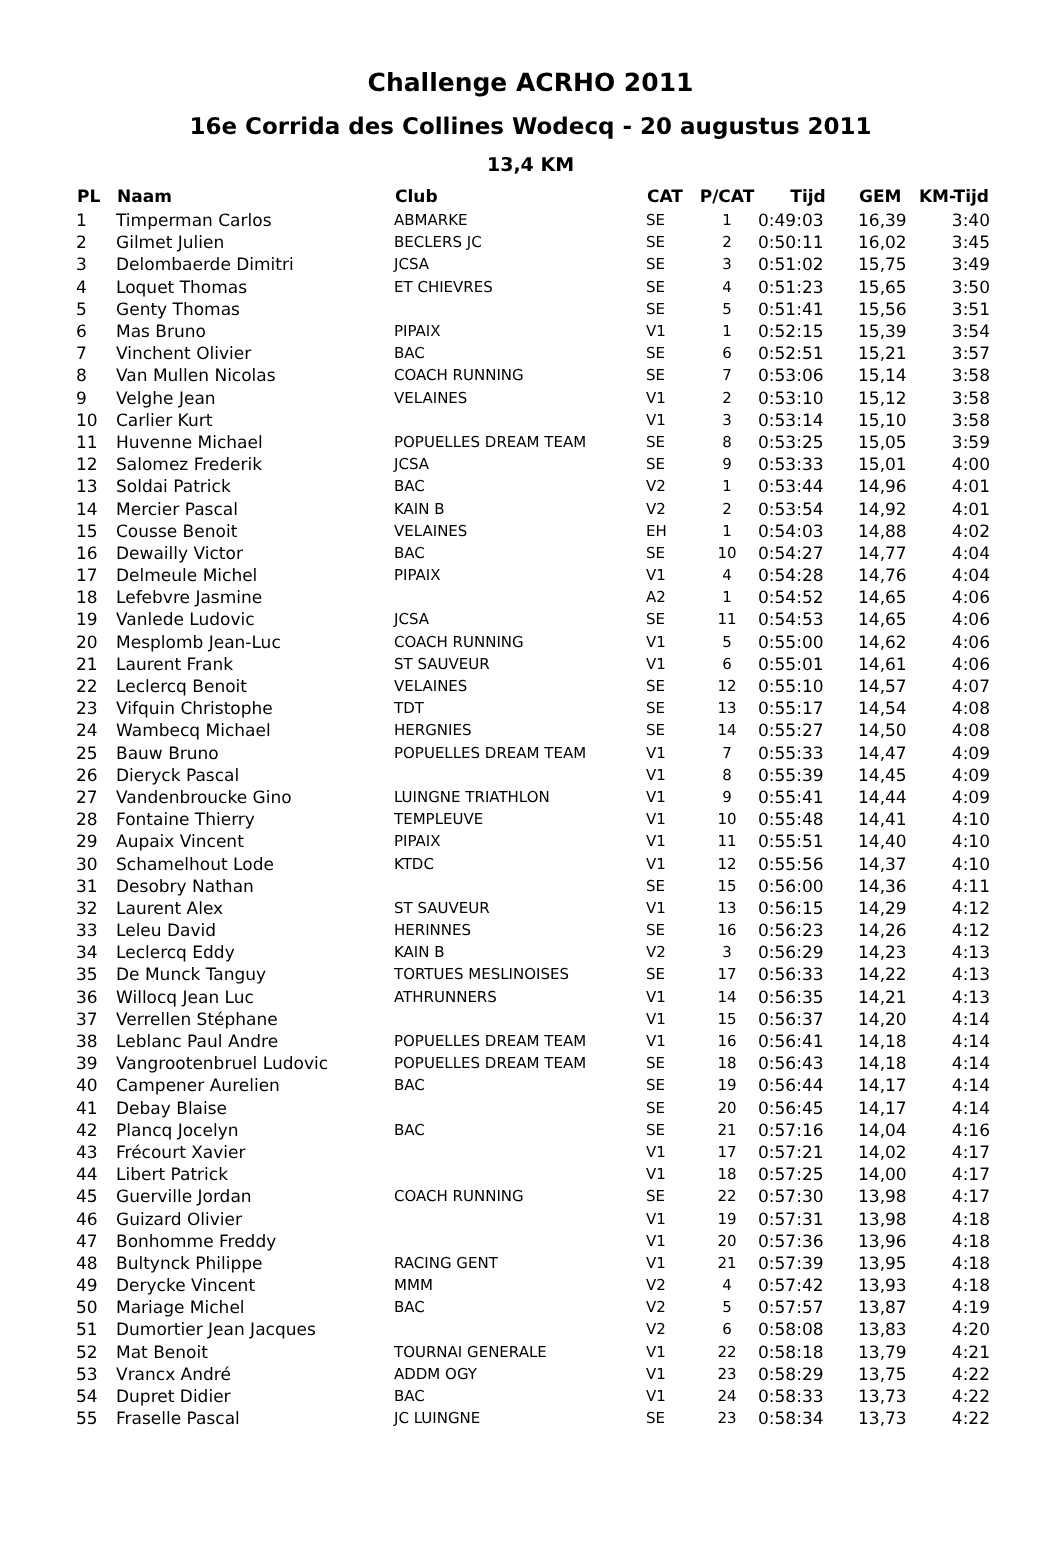Challenge ACRHO 2011
16e Corrida des Collines Wodecq - 20 augustus 2011
13,4 KM
| PL | Naam | Club | CAT | P/CAT | Tijd | GEM | KM-Tijd |
| --- | --- | --- | --- | --- | --- | --- | --- |
| 1 | Timperman Carlos | ABMARKE | SE | 1 | 0:49:03 | 16,39 | 3:40 |
| 2 | Gilmet Julien | BECLERS JC | SE | 2 | 0:50:11 | 16,02 | 3:45 |
| 3 | Delombaerde Dimitri | JCSA | SE | 3 | 0:51:02 | 15,75 | 3:49 |
| 4 | Loquet Thomas | ET CHIEVRES | SE | 4 | 0:51:23 | 15,65 | 3:50 |
| 5 | Genty Thomas | | SE | 5 | 0:51:41 | 15,56 | 3:51 |
| 6 | Mas Bruno | PIPAIX | V1 | 1 | 0:52:15 | 15,39 | 3:54 |
| 7 | Vinchent Olivier | BAC | SE | 6 | 0:52:51 | 15,21 | 3:57 |
| 8 | Van Mullen Nicolas | COACH RUNNING | SE | 7 | 0:53:06 | 15,14 | 3:58 |
| 9 | Velghe Jean | VELAINES | V1 | 2 | 0:53:10 | 15,12 | 3:58 |
| 10 | Carlier Kurt | | V1 | 3 | 0:53:14 | 15,10 | 3:58 |
| 11 | Huvenne Michael | POPUELLES DREAM TEAM | SE | 8 | 0:53:25 | 15,05 | 3:59 |
| 12 | Salomez Frederik | JCSA | SE | 9 | 0:53:33 | 15,01 | 4:00 |
| 13 | Soldai Patrick | BAC | V2 | 1 | 0:53:44 | 14,96 | 4:01 |
| 14 | Mercier Pascal | KAIN B | V2 | 2 | 0:53:54 | 14,92 | 4:01 |
| 15 | Cousse Benoit | VELAINES | EH | 1 | 0:54:03 | 14,88 | 4:02 |
| 16 | Dewailly Victor | BAC | SE | 10 | 0:54:27 | 14,77 | 4:04 |
| 17 | Delmeule Michel | PIPAIX | V1 | 4 | 0:54:28 | 14,76 | 4:04 |
| 18 | Lefebvre Jasmine | | A2 | 1 | 0:54:52 | 14,65 | 4:06 |
| 19 | Vanlede Ludovic | JCSA | SE | 11 | 0:54:53 | 14,65 | 4:06 |
| 20 | Mesplomb Jean-Luc | COACH RUNNING | V1 | 5 | 0:55:00 | 14,62 | 4:06 |
| 21 | Laurent Frank | ST SAUVEUR | V1 | 6 | 0:55:01 | 14,61 | 4:06 |
| 22 | Leclercq Benoit | VELAINES | SE | 12 | 0:55:10 | 14,57 | 4:07 |
| 23 | Vifquin Christophe | TDT | SE | 13 | 0:55:17 | 14,54 | 4:08 |
| 24 | Wambecq Michael | HERGNIES | SE | 14 | 0:55:27 | 14,50 | 4:08 |
| 25 | Bauw Bruno | POPUELLES DREAM TEAM | V1 | 7 | 0:55:33 | 14,47 | 4:09 |
| 26 | Dieryck Pascal | | V1 | 8 | 0:55:39 | 14,45 | 4:09 |
| 27 | Vandenbroucke Gino | LUINGNE TRIATHLON | V1 | 9 | 0:55:41 | 14,44 | 4:09 |
| 28 | Fontaine Thierry | TEMPLEUVE | V1 | 10 | 0:55:48 | 14,41 | 4:10 |
| 29 | Aupaix Vincent | PIPAIX | V1 | 11 | 0:55:51 | 14,40 | 4:10 |
| 30 | Schamelhout Lode | KTDC | V1 | 12 | 0:55:56 | 14,37 | 4:10 |
| 31 | Desobry Nathan | | SE | 15 | 0:56:00 | 14,36 | 4:11 |
| 32 | Laurent Alex | ST SAUVEUR | V1 | 13 | 0:56:15 | 14,29 | 4:12 |
| 33 | Leleu David | HERINNES | SE | 16 | 0:56:23 | 14,26 | 4:12 |
| 34 | Leclercq Eddy | KAIN B | V2 | 3 | 0:56:29 | 14,23 | 4:13 |
| 35 | De Munck Tanguy | TORTUES MESLINOISES | SE | 17 | 0:56:33 | 14,22 | 4:13 |
| 36 | Willocq Jean Luc | ATHRUNNERS | V1 | 14 | 0:56:35 | 14,21 | 4:13 |
| 37 | Verrellen Stéphane | | V1 | 15 | 0:56:37 | 14,20 | 4:14 |
| 38 | Leblanc Paul Andre | POPUELLES DREAM TEAM | V1 | 16 | 0:56:41 | 14,18 | 4:14 |
| 39 | Vangrootenbruel Ludovic | POPUELLES DREAM TEAM | SE | 18 | 0:56:43 | 14,18 | 4:14 |
| 40 | Campener Aurelien | BAC | SE | 19 | 0:56:44 | 14,17 | 4:14 |
| 41 | Debay Blaise | | SE | 20 | 0:56:45 | 14,17 | 4:14 |
| 42 | Plancq Jocelyn | BAC | SE | 21 | 0:57:16 | 14,04 | 4:16 |
| 43 | Frécourt Xavier | | V1 | 17 | 0:57:21 | 14,02 | 4:17 |
| 44 | Libert Patrick | | V1 | 18 | 0:57:25 | 14,00 | 4:17 |
| 45 | Guerville Jordan | COACH RUNNING | SE | 22 | 0:57:30 | 13,98 | 4:17 |
| 46 | Guizard Olivier | | V1 | 19 | 0:57:31 | 13,98 | 4:18 |
| 47 | Bonhomme Freddy | | V1 | 20 | 0:57:36 | 13,96 | 4:18 |
| 48 | Bultynck Philippe | RACING GENT | V1 | 21 | 0:57:39 | 13,95 | 4:18 |
| 49 | Derycke Vincent | MMM | V2 | 4 | 0:57:42 | 13,93 | 4:18 |
| 50 | Mariage Michel | BAC | V2 | 5 | 0:57:57 | 13,87 | 4:19 |
| 51 | Dumortier Jean Jacques | | V2 | 6 | 0:58:08 | 13,83 | 4:20 |
| 52 | Mat Benoit | TOURNAI GENERALE | V1 | 22 | 0:58:18 | 13,79 | 4:21 |
| 53 | Vrancx André | ADDM OGY | V1 | 23 | 0:58:29 | 13,75 | 4:22 |
| 54 | Dupret Didier | BAC | V1 | 24 | 0:58:33 | 13,73 | 4:22 |
| 55 | Fraselle Pascal | JC LUINGNE | SE | 23 | 0:58:34 | 13,73 | 4:22 |